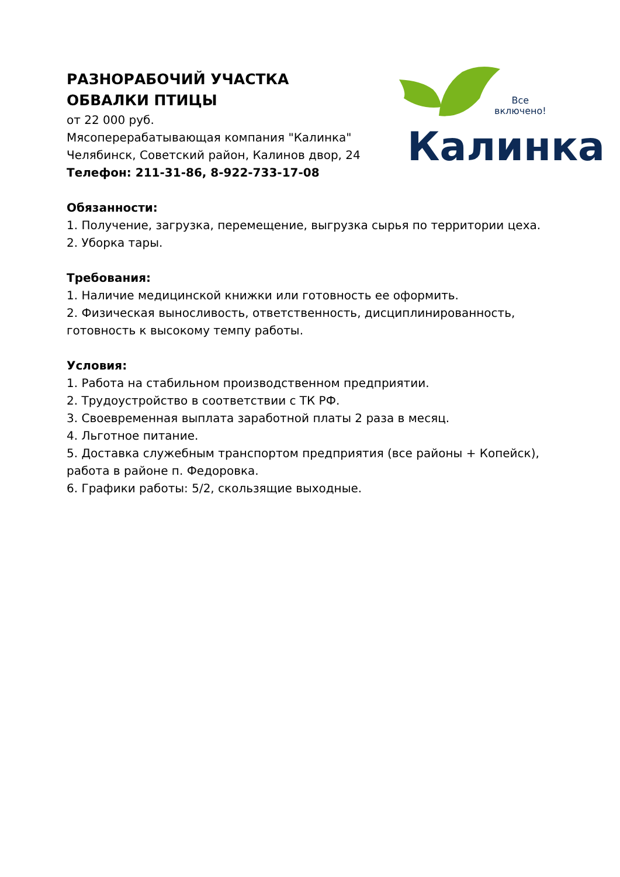РАЗНОРАБОЧИЙ УЧАСТКА ОБВАЛКИ ПТИЦЫ
от 22 000 руб.
Мясоперерабатывающая компания "Калинка"
Челябинск, Советский район, Калинов двор, 24
Телефон: 211-31-86, 8-922-733-17-08
Все
включено!
Калинка
Обязанности:
1. Получение, загрузка, перемещение, выгрузка сырья по территории цеха.
2. Уборка тары.
Требования:
1. Наличие медицинской книжки или готовность ее оформить.
2. Физическая выносливость, ответственность, дисциплинированность, готовность к высокому темпу работы.
Условия:
1. Работа на стабильном производственном предприятии.
2. Трудоустройство в соответствии с ТК РФ.
3. Своевременная выплата заработной платы 2 раза в месяц.
4. Льготное питание.
5. Доставка служебным транспортом предприятия (все районы + Копейск), работа в районе п. Федоровка.
6. Графики работы: 5/2, скользящие выходные.